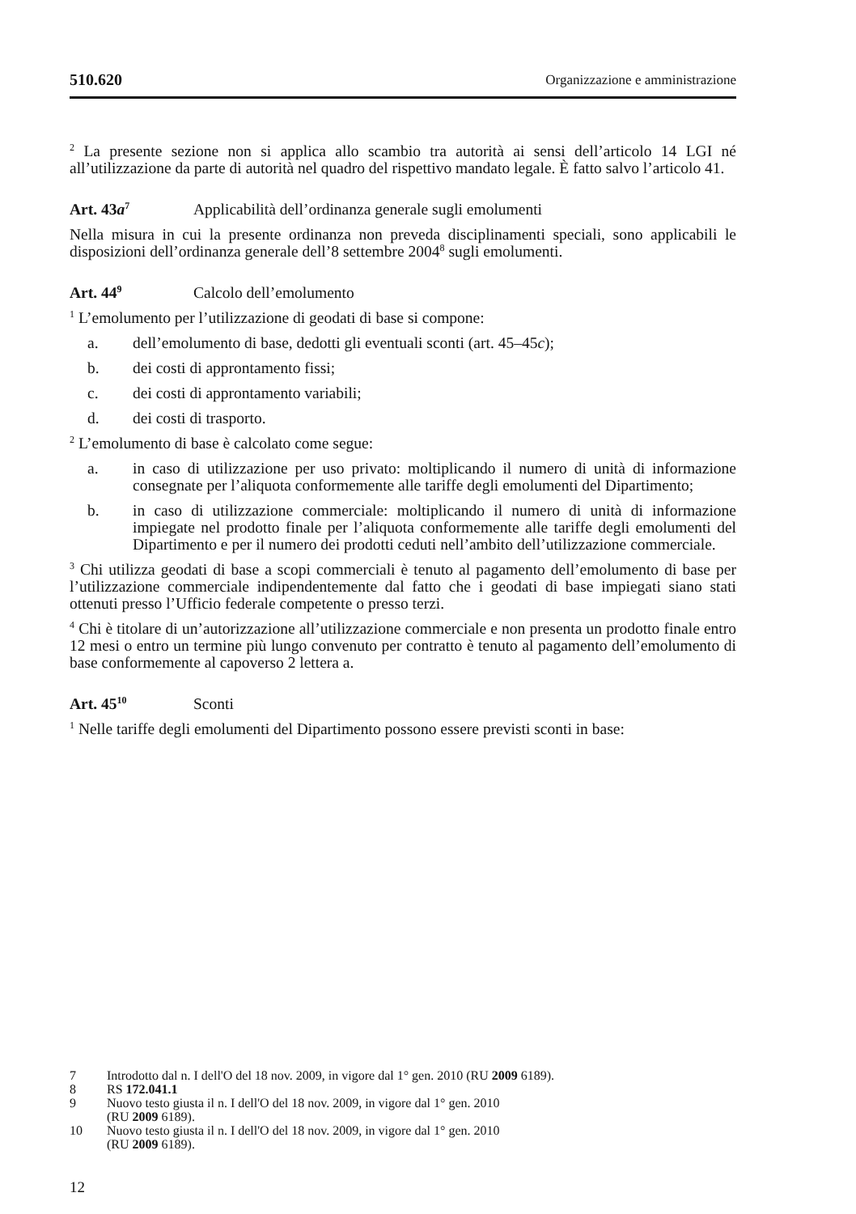510.620 Organizzazione e amministrazione
<sup>2</sup> La presente sezione non si applica allo scambio tra autorità ai sensi dell’articolo 14 LGI né all’utilizzazione da parte di autorità nel quadro del rispettivo mandato legale. È fatto salvo l’articolo 41.
Art. 43a<sup>7</sup> Applicabilità dell’ordinanza generale sugli emolumenti
Nella misura in cui la presente ordinanza non preveda disciplinamenti speciali, sono applicabili le disposizioni dell’ordinanza generale dell’8 settembre 2004<sup>8</sup> sugli emolumenti.
Art. 44<sup>9</sup> Calcolo dell’emolumento
<sup>1</sup> L’emolumento per l’utilizzazione di geodati di base si compone:
a. dell’emolumento di base, dedotti gli eventuali sconti (art. 45–45c);
b. dei costi di approntamento fissi;
c. dei costi di approntamento variabili;
d. dei costi di trasporto.
<sup>2</sup> L’emolumento di base è calcolato come segue:
a. in caso di utilizzazione per uso privato: moltiplicando il numero di unità di informazione consegnate per l’aliquota conformemente alle tariffe degli emolumenti del Dipartimento;
b. in caso di utilizzazione commerciale: moltiplicando il numero di unità di informazione impiegate nel prodotto finale per l’aliquota conformemente alle tariffe degli emolumenti del Dipartimento e per il numero dei prodotti ceduti nell’ambito dell’utilizzazione commerciale.
<sup>3</sup> Chi utilizza geodati di base a scopi commerciali è tenuto al pagamento dell’emolumento di base per l’utilizzazione commerciale indipendentemente dal fatto che i geodati di base impiegati siano stati ottenuti presso l’Ufficio federale competente o presso terzi.
<sup>4</sup> Chi è titolare di un’autorizzazione all’utilizzazione commerciale e non presenta un prodotto finale entro 12 mesi o entro un termine più lungo convenuto per contratto è tenuto al pagamento dell’emolumento di base conformemente al capoverso 2 lettera a.
Art. 45<sup>10</sup> Sconti
<sup>1</sup> Nelle tariffe degli emolumenti del Dipartimento possono essere previsti sconti in base:
7 Introdotto dal n. I dell'O del 18 nov. 2009, in vigore dal 1° gen. 2010 (RU 2009 6189).
8 RS 172.041.1
9 Nuovo testo giusta il n. I dell'O del 18 nov. 2009, in vigore dal 1° gen. 2010
(RU 2009 6189).
10 Nuovo testo giusta il n. I dell'O del 18 nov. 2009, in vigore dal 1° gen. 2010
(RU 2009 6189).
12